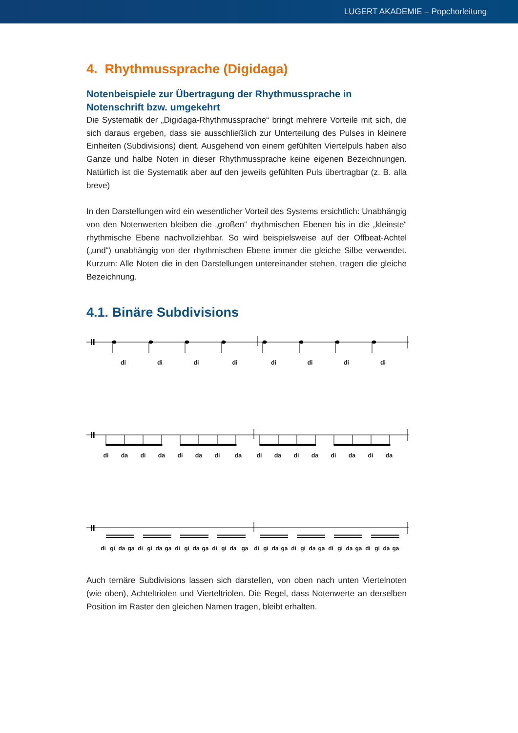LUGERT AKADEMIE – Popchorleitung
4. Rhythmussprache (Digidaga)
Notenbeispiele zur Übertragung der Rhythmussprache in Notenschrift bzw. umgekehrt
Die Systematik der „Digidaga-Rhythmussprache“ bringt mehrere Vorteile mit sich, die sich daraus ergeben, dass sie ausschließlich zur Unterteilung des Pulses in kleinere Einheiten (Subdivisions) dient. Ausgehend von einem gefühlten Viertelpuls haben also Ganze und halbe Noten in dieser Rhythmussprache keine eigenen Bezeichnungen. Natürlich ist die Systematik aber auf den jeweils gefühlten Puls übertragbar (z. B. alla breve)
In den Darstellungen wird ein wesentlicher Vorteil des Systems ersichtlich: Unabhängig von den Notenwerten bleiben die „großen“ rhythmischen Ebenen bis in die „kleinste“ rhythmische Ebene nachvollziehbar. So wird beispielsweise auf der Offbeat-Achtel („und“) unabhängig von der rhythmischen Ebene immer die gleiche Silbe verwendet. Kurzum: Alle Noten die in den Darstellungen untereinander stehen, tragen die gleiche Bezeichnung.
4.1. Binäre Subdivisions
di di di di di di di di
di da di da di da di da di da di da di da di da
di gi da ga di gi da ga di gi da ga di gi da ga di gi da ga di gi da ga di gi da ga di gi da ga
Auch ternäre Subdivisions lassen sich darstellen, von oben nach unten Viertelnoten (wie oben), Achteltriolen und Vierteltriolen. Die Regel, dass Notenwerte an derselben Position im Raster den gleichen Namen tragen, bleibt erhalten.